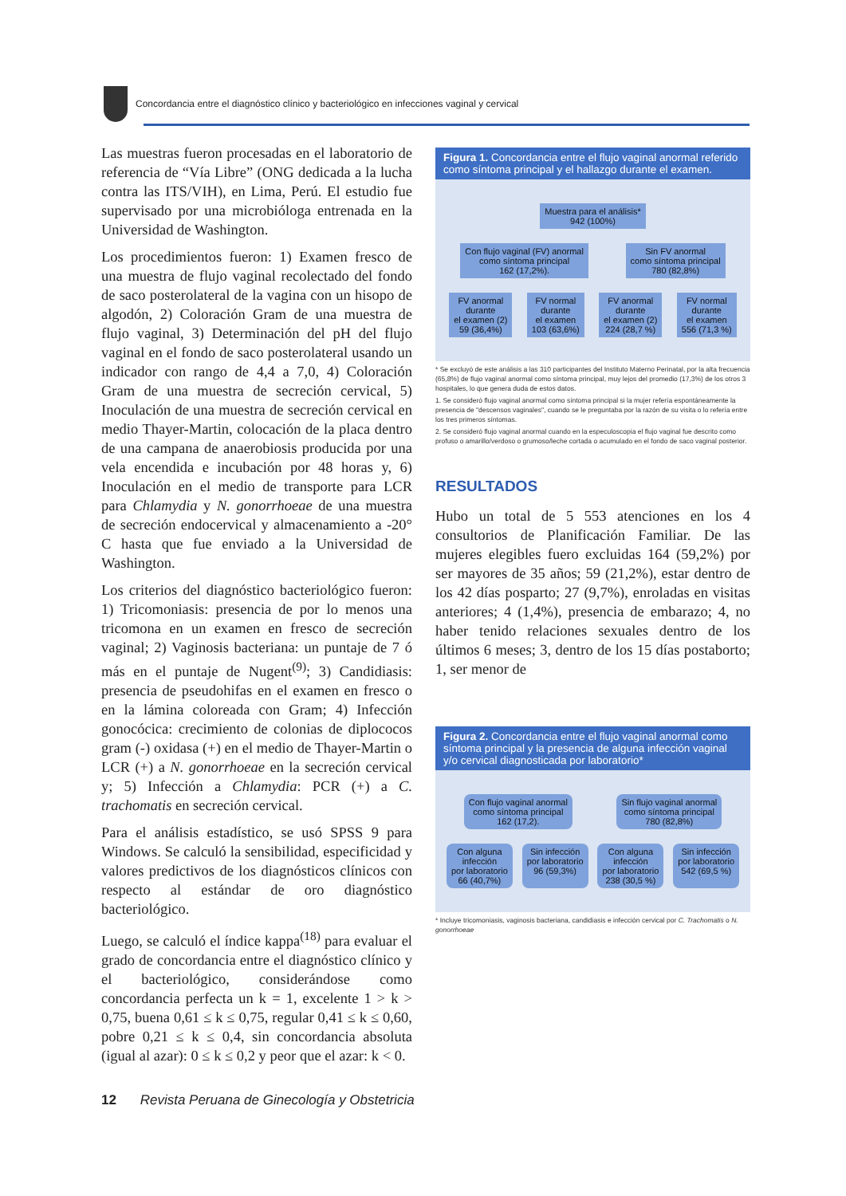Concordancia entre el diagnóstico clínico y bacteriológico en infecciones vaginal y cervical
Las muestras fueron procesadas en el laboratorio de referencia de “Vía Libre” (ONG dedicada a la lucha contra las ITS/VIH), en Lima, Perú. El estudio fue supervisado por una microbióloga entrenada en la Universidad de Washington.
Los procedimientos fueron: 1) Examen fresco de una muestra de flujo vaginal recolectado del fondo de saco posterolateral de la vagina con un hisopo de algodón, 2) Coloración Gram de una muestra de flujo vaginal, 3) Determinación del pH del flujo vaginal en el fondo de saco posterolateral usando un indicador con rango de 4,4 a 7,0, 4) Coloración Gram de una muestra de secreción cervical, 5) Inoculación de una muestra de secreción cervical en medio Thayer-Martin, colocación de la placa dentro de una campana de anaerobiosis producida por una vela encendida e incubación por 48 horas y, 6) Inoculación en el medio de transporte para LCR para Chlamydia y N. gonorrhoeae de una muestra de secreción endocervical y almacenamiento a -20° C hasta que fue enviado a la Universidad de Washington.
Los criterios del diagnóstico bacteriológico fueron: 1) Tricomoniasis: presencia de por lo menos una tricomona en un examen en fresco de secreción vaginal; 2) Vaginosis bacteriana: un puntaje de 7 ó más en el puntaje de Nugent<sup>(9)</sup>; 3) Candidiasis: presencia de pseudohifas en el examen en fresco o en la lámina coloreada con Gram; 4) Infección gonocócica: crecimiento de colonias de diplococos gram (-) oxidasa (+) en el medio de Thayer-Martin o LCR (+) a N. gonorrhoeae en la secreción cervical y; 5) Infección a Chlamydia: PCR (+) a C. trachomatis en secreción cervical.
Para el análisis estadístico, se usó SPSS 9 para Windows. Se calculó la sensibilidad, especificidad y valores predictivos de los diagnósticos clínicos con respecto al estándar de oro diagnóstico bacteriológico.
Luego, se calculó el índice kappa<sup>(18)</sup> para evaluar el grado de concordancia entre el diagnóstico clínico y el bacteriológico, considerándose como concordancia perfecta un k = 1, excelente 1 > k > 0,75, buena 0,61 ≤ k ≤ 0,75, regular 0,41 ≤ k ≤ 0,60, pobre 0,21 ≤ k ≤ 0,4, sin concordancia absoluta (igual al azar): 0 ≤ k ≤ 0,2 y peor que el azar: k < 0.
Figura 1. Concordancia entre el flujo vaginal anormal referido como síntoma principal y el hallazgo durante el examen.
Muestra para el análisis*
942 (100%)
Con flujo vaginal (FV) anormal
como síntoma principal
162 (17,2%).
Sin FV anormal
como síntoma principal
780 (82,8%)
FV anormal
durante
el examen (2)
59 (36,4%)
FV normal
durante
el examen
103 (63,6%)
FV anormal
durante
el examen (2)
224 (28,7 %)
FV normal
durante
el examen
556 (71,3 %)
* Se excluyó de este análisis a las 310 participantes del Instituto Materno Perinatal, por la alta frecuencia (65,8%) de flujo vaginal anormal como síntoma principal, muy lejos del promedio (17,3%) de los otros 3 hospitales, lo que genera duda de estos datos.
1. Se consideró flujo vaginal anormal como síntoma principal si la mujer refería espontáneamente la presencia de "descensos vaginales", cuando se le preguntaba por la razón de su visita o lo refería entre los tres primeros síntomas.
2. Se consideró flujo vaginal anormal cuando en la especuloscopia el flujo vaginal fue descrito como profuso o amarillo/verdoso o grumoso/leche cortada o acumulado en el fondo de saco vaginal posterior.
RESULTADOS
Hubo un total de 5 553 atenciones en los 4 consultorios de Planificación Familiar. De las mujeres elegibles fuero excluidas 164 (59,2%) por ser mayores de 35 años; 59 (21,2%), estar dentro de los 42 días posparto; 27 (9,7%), enroladas en visitas anteriores; 4 (1,4%), presencia de embarazo; 4, no haber tenido relaciones sexuales dentro de los últimos 6 meses; 3, dentro de los 15 días postaborto; 1, ser menor de
Figura 2. Concordancia entre el flujo vaginal anormal como síntoma principal y la presencia de alguna infección vaginal y/o cervical diagnosticada por laboratorio*
Con flujo vaginal anormal
como síntoma principal
162 (17,2).
Sin flujo vaginal anormal
como síntoma principal
780 (82,8%)
Con alguna
infección
por laboratorio
66 (40,7%)
Sin infección
por laboratorio
96 (59,3%)
Con alguna
infección
por laboratorio
238 (30,5 %)
Sin infección
por laboratorio
542 (69,5 %)
* Incluye tricomoniasis, vaginosis bacteriana, candidiasis e infección cervical por C. Trachomatis o N. gonorrhoeae
12 Revista Peruana de Ginecología y Obstetricia